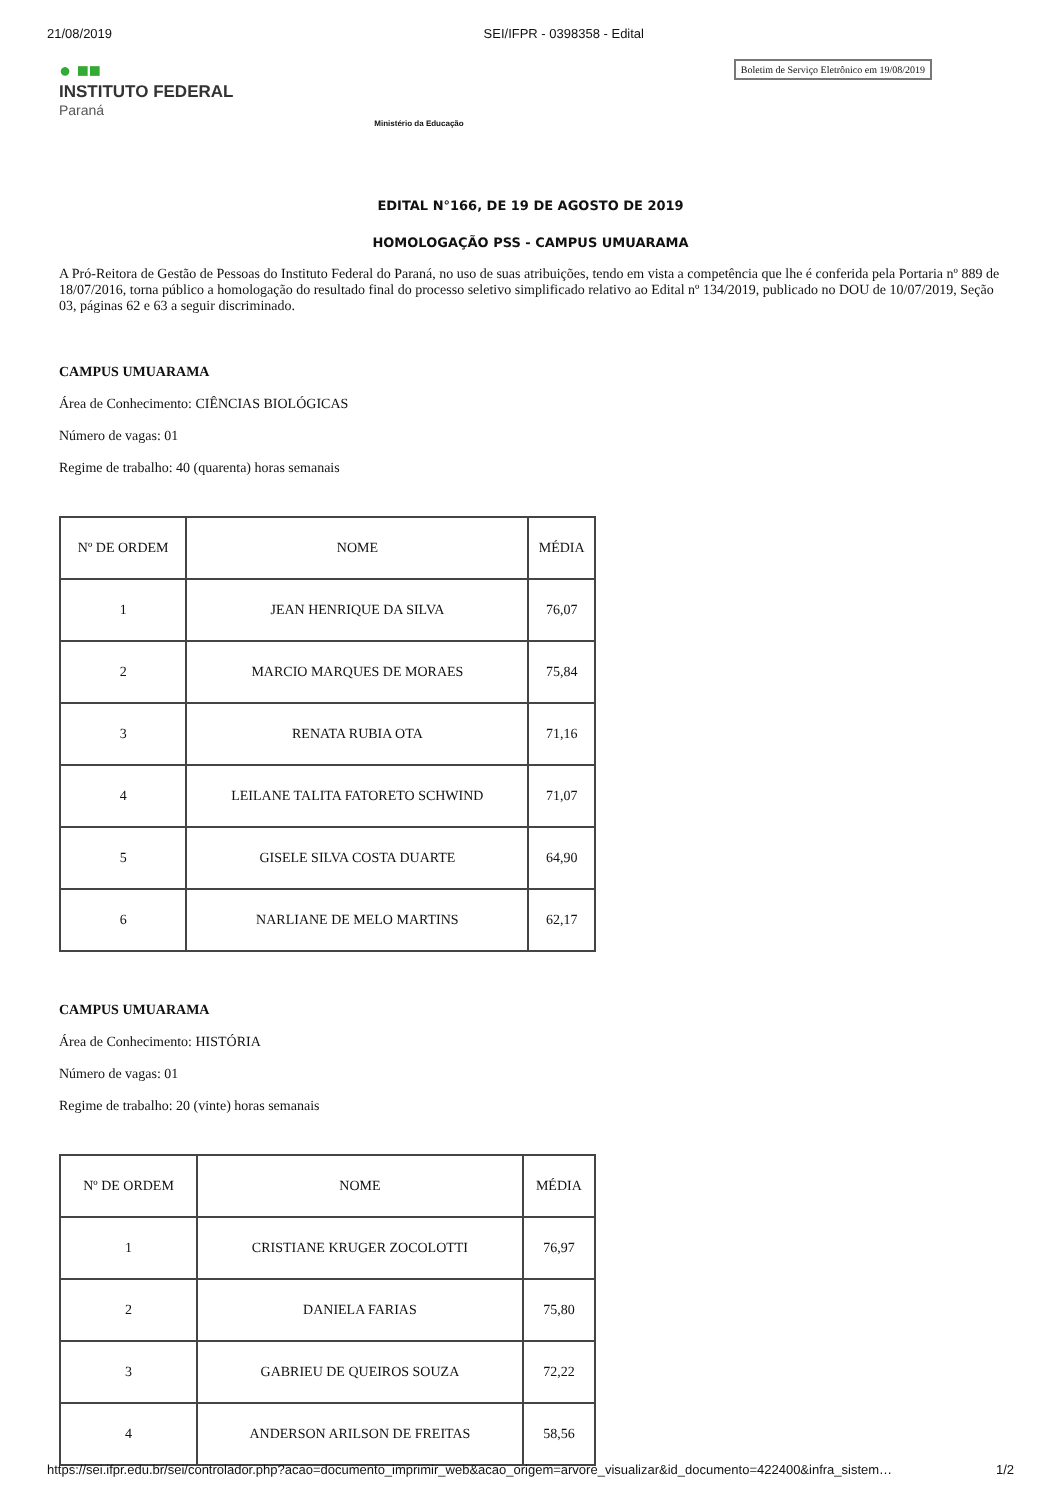21/08/2019 SEI/IFPR - 0398358 - Edital
● ■■
INSTITUTO FEDERAL
Paraná
Ministério da Educação
Boletim de Serviço Eletrônico em 19/08/2019
EDITAL N°166, DE 19 DE AGOSTO DE 2019
HOMOLOGAÇÃO PSS - CAMPUS UMUARAMA
A Pró-Reitora de Gestão de Pessoas do Instituto Federal do Paraná, no uso de suas atribuições, tendo em vista a competência que lhe é conferida pela Portaria nº 889 de 18/07/2016, torna público a homologação do resultado final do processo seletivo simplificado relativo ao Edital nº 134/2019, publicado no DOU de 10/07/2019, Seção 03, páginas 62 e 63 a seguir discriminado.
CAMPUS UMUARAMA
Área de Conhecimento: CIÊNCIAS BIOLÓGICAS
Número de vagas: 01
Regime de trabalho: 40 (quarenta) horas semanais
| Nº DE ORDEM | NOME | MÉDIA |
| --- | --- | --- |
| 1 | JEAN HENRIQUE DA SILVA | 76,07 |
| 2 | MARCIO MARQUES DE MORAES | 75,84 |
| 3 | RENATA RUBIA OTA | 71,16 |
| 4 | LEILANE TALITA FATORETO SCHWIND | 71,07 |
| 5 | GISELE SILVA COSTA DUARTE | 64,90 |
| 6 | NARLIANE DE MELO MARTINS | 62,17 |
CAMPUS UMUARAMA
Área de Conhecimento: HISTÓRIA
Número de vagas: 01
Regime de trabalho: 20 (vinte) horas semanais
| Nº DE ORDEM | NOME | MÉDIA |
| --- | --- | --- |
| 1 | CRISTIANE KRUGER ZOCOLOTTI | 76,97 |
| 2 | DANIELA FARIAS | 75,80 |
| 3 | GABRIEU DE QUEIROS SOUZA | 72,22 |
| 4 | ANDERSON ARILSON DE FREITAS | 58,56 |
https://sei.ifpr.edu.br/sei/controlador.php?acao=documento_imprimir_web&acao_origem=arvore_visualizar&id_documento=422400&infra_sistem… 1/2